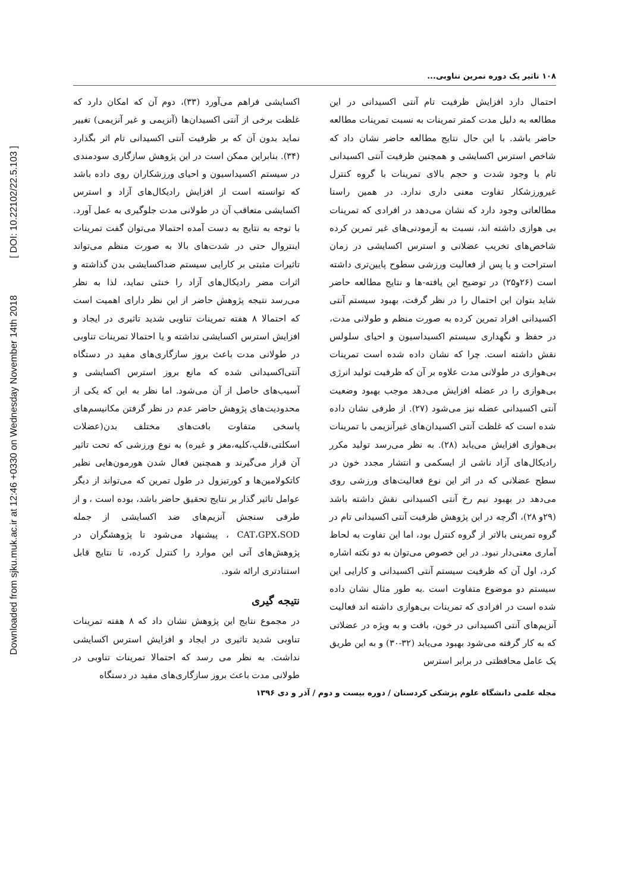Downloaded from sjku.muk.ac.ir at 12:46 +0330 on Wednesday November 14th 2018 [ DOI: 10.22102/22.5.103 ]
۱۰۸ تاثیر یک دوره تمرین تناوبی...
احتمال دارد افزایش ظرفیت تام آنتی اکسیدانی در این مطالعه به دلیل مدت کمتر تمرینات به نسبت تمرینات مطالعه حاضر باشد. با این حال نتایج مطالعه حاضر نشان داد که شاخص استرس اکسایشی و همچنین ظرفیت آنتی اکسیدانی تام با وجود شدت و حجم بالای تمرینات با گروه کنترل غیرورزشکار تفاوت معنی داری ندارد. در همین راستا مطالعاتی وجود دارد که نشان می‌دهد در افرادی که تمرینات بی هوازی داشته اند، نسبت به آزمودنی‌های غیر تمرین کرده شاخص‌های تخریب عضلانی و استرس اکسایشی در زمان استراحت و یا پس از فعالیت ورزشی سطوح پایین‌تری داشته است (۲۶و۲۵) در توضیح این یافته-ها و نتایج مطالعه حاضر شاید بتوان این احتمال را در نظر گرفت، بهبود سیستم آنتی اکسیدانی افراد تمرین کرده به صورت منظم و طولانی مدت، در حفظ و نگهداری سیستم اکسیداسیون و احیای سلولس نقش داشته است. چرا که نشان داده شده است تمرینات بی‌هوازی در طولانی مدت علاوه بر آن که ظرفیت تولید انرژی بی‌هوازی را در عضله افزایش می‌دهد موجب بهبود وضعیت آنتی اکسیدانی عضله نیز می‌شود (۲۷). از طرفی نشان داده شده است که غلظت آنتی اکسیدان‌های غیرآنزیمی با تمرینات بی‌هوازی افزایش می‌یابد (۲۸). به نظر می‌رسد تولید مکرر رادیکال‌های آزاد ناشی از ایسکمی و انتشار مجدد خون در سطح عضلانی که در اثر این نوع فعالیت‌های ورزشی روی می‌دهد در بهبود نیم رخ آنتی اکسیدانی نقش داشته باشد (۲۹و ۲۸)، اگرچه در این پژوهش ظرفیت آنتی اکسیدانی تام در گروه تمرینی بالاتر از گروه کنترل بود، اما این تفاوت به لحاظ آماری معنی‌دار نبود. در این خصوص می‌توان به دو نکته اشاره کرد، اول آن که ظرفیت سیستم آنتی اکسیدانی و کارایی این سیستم دو موضوع متفاوت است .به طور مثال نشان داده شده است در افرادی که تمرینات بی‌هوازی داشته اند فعالیت آنزیم‌های آنتی اکسیدانی در خون، بافت و به ویژه در عضلاتی که به کار گرفته می‌شود بهبود می‌یابد (۳۲-۳۰) و به این طریق یک عامل محافظتی در برابر استرس
اکسایشی فراهم می‌آورد (۳۳)، دوم آن که امکان دارد که غلظت برخی از آنتی اکسیدان‌ها (آنزیمی و غیر آنزیمی) تغییر نماید بدون آن که بر ظرفیت آنتی اکسیدانی تام اثر بگذارد (۳۴). بنابراین ممکن است در این پژوهش سازگاری سودمندی در سیستم اکسیداسیون و احیای ورزشکاران روی داده باشد که توانسته است از افزایش رادیکال‌های آزاد و استرس اکسایشی متعاقب آن در طولانی مدت جلوگیری به عمل آورد. با توجه به نتایج به دست آمده احتمالا می‌توان گفت تمرینات اینتروال حتی در شدت‌های بالا به صورت منظم می‌تواند تاثیرات مثبتی بر کارایی سیستم ضداکسایشی بدن گذاشته و اثرات مضر رادیکال‌های آزاد را خنثی نماید، لذا به نظر می‌رسد نتیجه پژوهش حاضر از این نظر دارای اهمیت است که احتمالا ۸ هفته تمرینات تناوبی شدید تاثیری در ایجاد و افزایش استرس اکسایشی نداشته و یا احتمالا تمرینات تناوبی در طولانی مدت باعث بروز سازگاری‌های مفید در دستگاه آنتی‌اکسیدانی شده که مانع بروز استرس اکسایشی و آسیب‌های حاصل از آن می‌شود. اما نظر به این که یکی از محدودیت‌های پژوهش حاضر عدم در نظر گرفتن مکانیسم‌های پاسخی متفاوت بافت‌های مختلف بدن(عضلات اسکلتی،قلب،کلیه،مغز و غیره) به نوع ورزشی که تحت تاثیر آن قرار می‌گیرند و همچنین فعال شدن هورمون‌هایی نظیر کاتکولامین‌ها و کورتیزول در طول تمرین که می‌تواند از دیگر عوامل تاثیر گذار بر نتایج تحقیق حاضر باشد، بوده است ، و از طرفی سنجش آنزیم‌های ضد اکسایشی از جمله CAT،GPX،SOD ، پیشنهاد می‌شود تا پژوهشگران در پژوهش‌های آتی این موارد را کنترل کرده، تا نتایج قابل استنادتری ارائه شود.
نتیجه گیری
در مجموع نتایج این پژوهش نشان داد که ۸ هفته تمرینات تناوبی شدید تاثیری در ایجاد و افزایش استرس اکسایشی نداشت. به نظر می رسد که احتمالا تمرینات تناوبی در طولانی مدت باعث بروز سازگاری‌های مفید در دستگاه
مجله علمی دانشگاه علوم پزشکی کردستان / دوره بیست و دوم / آذر و دی ۱۳۹۶